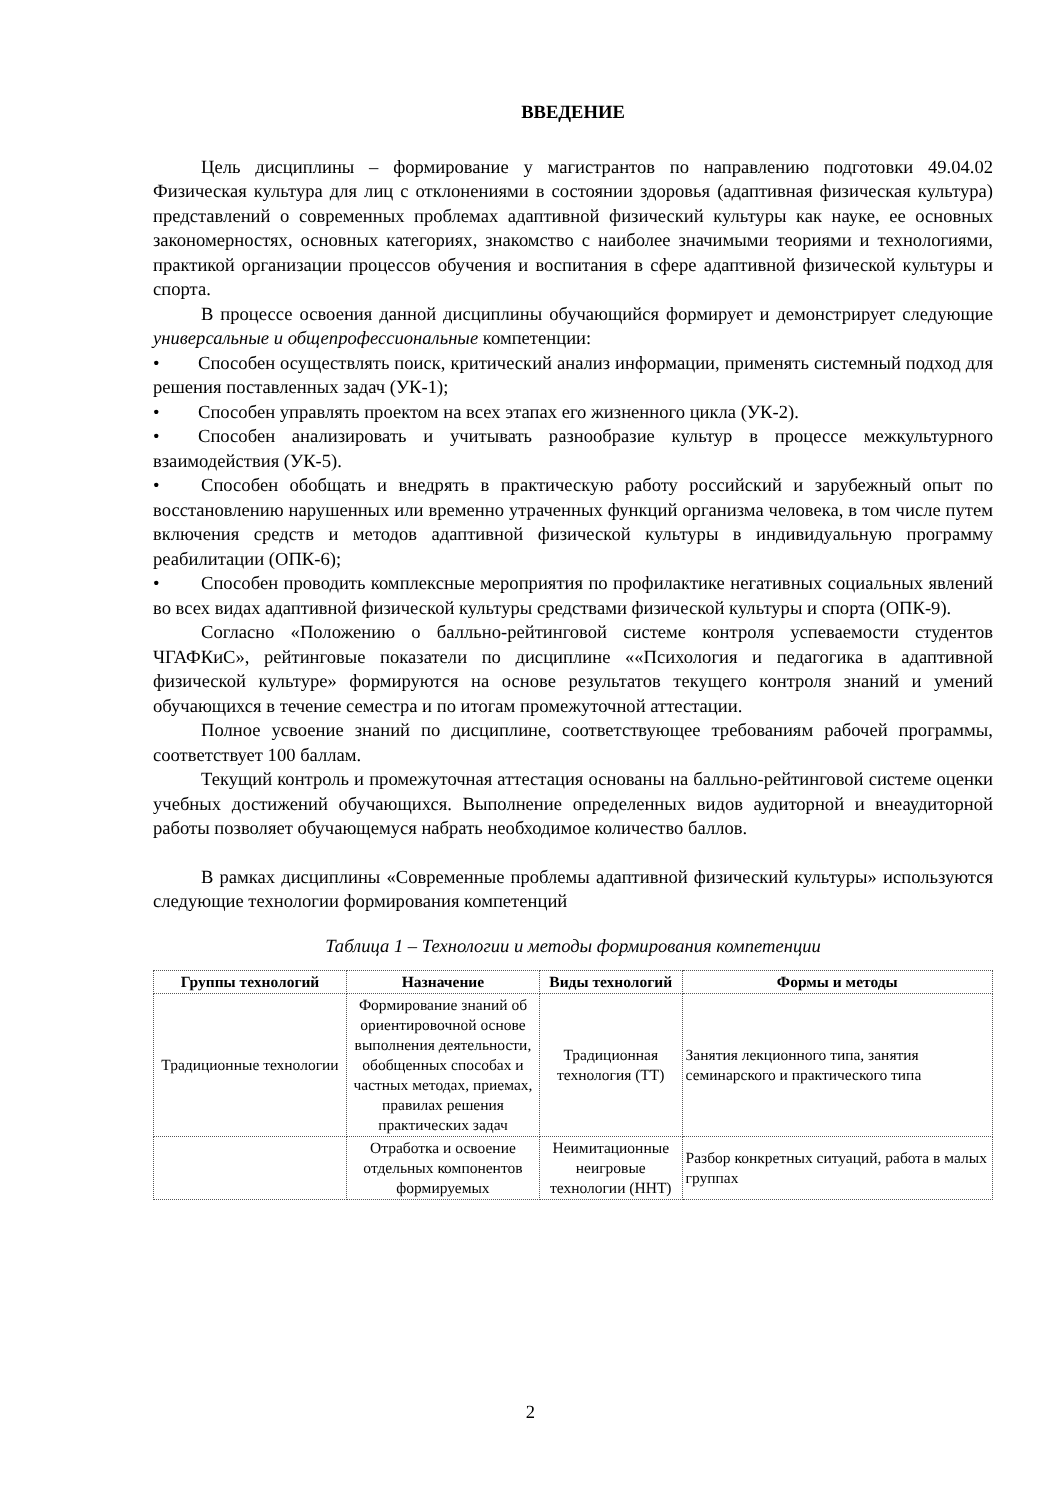ВВЕДЕНИЕ
Цель дисциплины – формирование у магистрантов по направлению подготовки 49.04.02 Физическая культура для лиц с отклонениями в состоянии здоровья (адаптивная физическая культура) представлений о современных проблемах адаптивной физический культуры как науке, ее основных закономерностях, основных категориях, знакомство с наиболее значимыми теориями и технологиями, практикой организации процессов обучения и воспитания в сфере адаптивной физической культуры и спорта.
В процессе освоения данной дисциплины обучающийся формирует и демонстрирует следующие универсальные и общепрофессиональные компетенции:
• Способен осуществлять поиск, критический анализ информации, применять системный подход для решения поставленных задач (УК-1);
• Способен управлять проектом на всех этапах его жизненного цикла (УК-2).
• Способен анализировать и учитывать разнообразие культур в процессе межкультурного взаимодействия (УК-5).
• Способен обобщать и внедрять в практическую работу российский и зарубежный опыт по восстановлению нарушенных или временно утраченных функций организма человека, в том числе путем включения средств и методов адаптивной физической культуры в индивидуальную программу реабилитации (ОПК-6);
• Способен проводить комплексные мероприятия по профилактике негативных социальных явлений во всех видах адаптивной физической культуры средствами физической культуры и спорта (ОПК-9).
Согласно «Положению о балльно-рейтинговой системе контроля успеваемости студентов ЧГАФКиС», рейтинговые показатели по дисциплине ««Психология и педагогика в адаптивной физической культуре» формируются на основе результатов текущего контроля знаний и умений обучающихся в течение семестра и по итогам промежуточной аттестации.
Полное усвоение знаний по дисциплине, соответствующее требованиям рабочей программы, соответствует 100 баллам.
Текущий контроль и промежуточная аттестация основаны на балльно-рейтинговой системе оценки учебных достижений обучающихся. Выполнение определенных видов аудиторной и внеаудиторной работы позволяет обучающемуся набрать необходимое количество баллов.
В рамках дисциплины «Современные проблемы адаптивной физический культуры» используются следующие технологии формирования компетенций
Таблица 1 – Технологии и методы формирования компетенции
| Группы технологий | Назначение | Виды технологий | Формы и методы |
| --- | --- | --- | --- |
| Традиционные технологии | Формирование знаний об ориентировочной основе выполнения деятельности, обобщенных способах и частных методах, приемах, правилах решения практических задач | Традиционная технология (ТТ) | Занятия лекционного типа, занятия семинарского и практического типа |
| | Отработка и освоение отдельных компонентов формируемых | Неимитационные неигровые технологии (ННТ) | Разбор конкретных ситуаций, работа в малых группах |
2